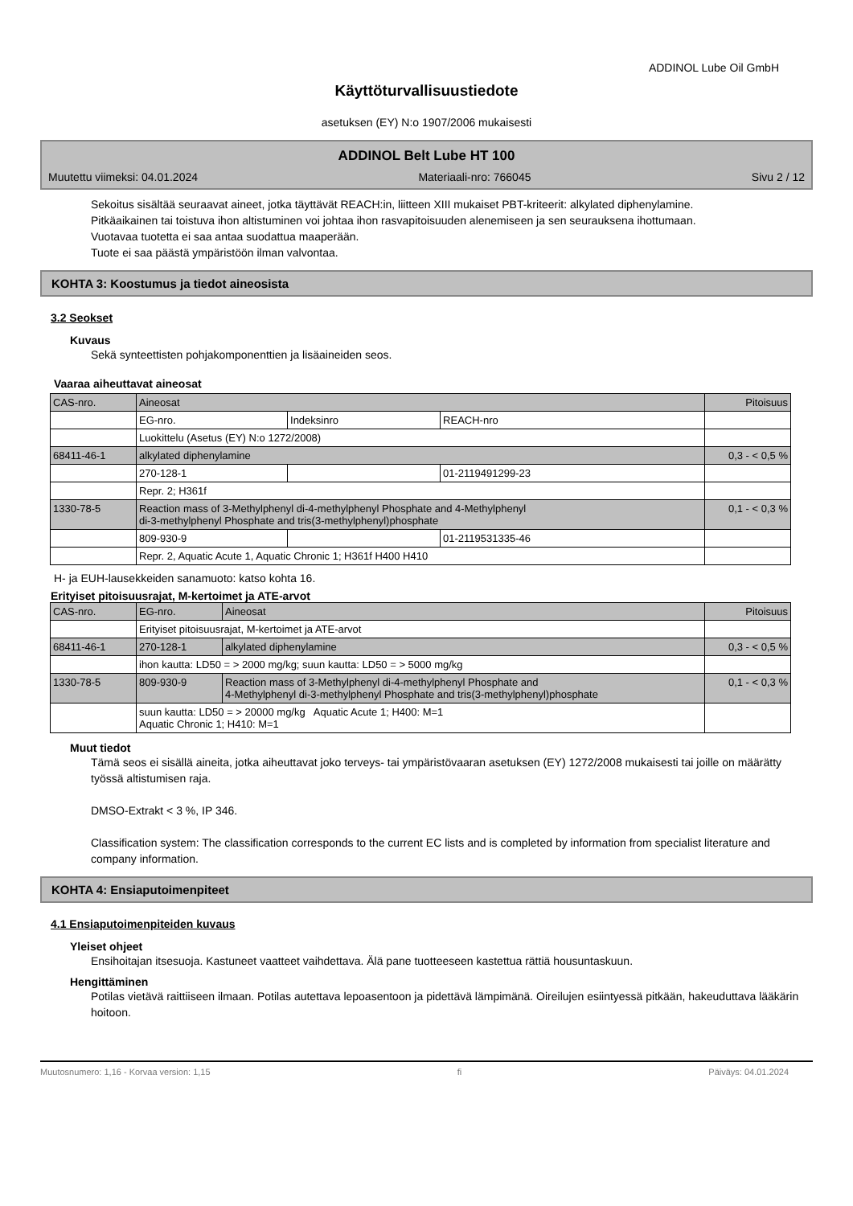ADDINOL Lube Oil GmbH
Käyttöturvallisuustiedote
asetuksen (EY) N:o 1907/2006 mukaisesti
ADDINOL Belt Lube HT 100
Muutettu viimeksi: 04.01.2024 Materiaali-nro: 766045 Sivu 2 / 12
Sekoitus sisältää seuraavat aineet, jotka täyttävät REACH:in, liitteen XIII mukaiset PBT-kriteerit: alkylated diphenylamine.
Pitkäaikainen tai toistuva ihon altistuminen voi johtaa ihon rasvapitoisuuden alenemiseen ja sen seurauksena ihottumaan.
Vuotavaa tuotetta ei saa antaa suodattua maaperään.
Tuote ei saa päästä ympäristöön ilman valvontaa.
KOHTA 3: Koostumus ja tiedot aineosista
3.2 Seokset
Kuvaus
Sekä synteettisten pohjakomponenttien ja lisäaineiden seos.
Vaaraa aiheuttavat aineosat
| CAS-nro. | Aineosat | | | Pitoisuus |
| | EG-nro. | Indeksinro | REACH-nro | |
| | Luokittelu (Asetus (EY) N:o 1272/2008) | | | |
| 68411-46-1 | alkylated diphenylamine | | | 0,3 - < 0,5 % |
| | 270-128-1 | | 01-2119491299-23 | |
| | Repr. 2; H361f | | | |
| 1330-78-5 | Reaction mass of 3-Methylphenyl di-4-methylphenyl Phosphate and 4-Methylphenyl di-3-methylphenyl Phosphate and tris(3-methylphenyl)phosphate | | | 0,1 - < 0,3 % |
| | 809-930-9 | | 01-2119531335-46 | |
| | Repr. 2, Aquatic Acute 1, Aquatic Chronic 1; H361f H400 H410 | | | |
H- ja EUH-lausekkeiden sanamuoto: katso kohta 16.
Erityiset pitoisuusrajat, M-kertoimet ja ATE-arvot
| CAS-nro. | EG-nro. | Aineosat | Pitoisuus |
| | Erityiset pitoisuusrajat, M-kertoimet ja ATE-arvot | | |
| 68411-46-1 | 270-128-1 | alkylated diphenylamine | 0,3 - < 0,5 % |
| | ihon kautta: LD50 = > 2000 mg/kg; suun kautta: LD50 = > 5000 mg/kg | | |
| 1330-78-5 | 809-930-9 | Reaction mass of 3-Methylphenyl di-4-methylphenyl Phosphate and 4-Methylphenyl di-3-methylphenyl Phosphate and tris(3-methylphenyl)phosphate | 0,1 - < 0,3 % |
| | suun kautta: LD50 = > 20000 mg/kg Aquatic Acute 1; H400: M=1 Aquatic Chronic 1; H410: M=1 | | |
Muut tiedot
Tämä seos ei sisällä aineita, jotka aiheuttavat joko terveys- tai ympäristövaaran asetuksen (EY) 1272/2008 mukaisesti tai joille on määrätty työssä altistumisen raja.
DMSO-Extrakt < 3 %, IP 346.
Classification system: The classification corresponds to the current EC lists and is completed by information from specialist literature and company information.
KOHTA 4: Ensiaputoimenpiteet
4.1 Ensiaputoimenpiteiden kuvaus
Yleiset ohjeet
Ensihoitajan itsesuoja. Kastuneet vaatteet vaihdettava. Älä pane tuotteeseen kastettua rättiä housuntaskuun.
Hengittäminen
Potilas vietävä raittiiseen ilmaan. Potilas autettava lepoasentoon ja pidettävä lämpimänä. Oireilujen esiintyessä pitkään, hakeuduttava lääkärin hoitoon.
Muutosnumero: 1,16 - Korvaa version: 1,15 fi Päiväys: 04.01.2024